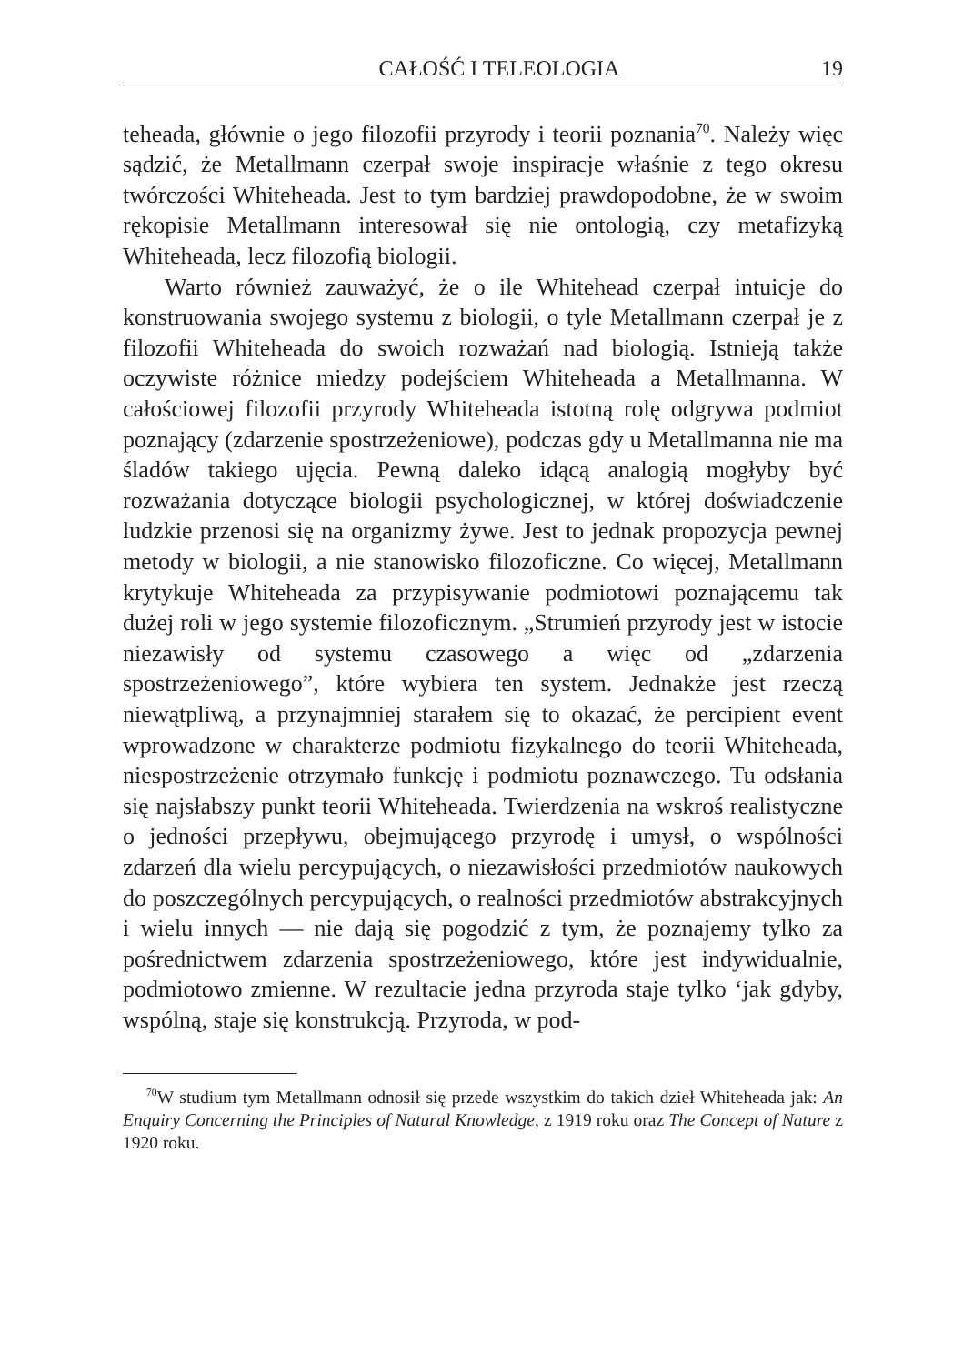CAŁOŚĆ I TELEOLOGIA 19
teheada, głównie o jego filozofii przyrody i teorii poznania<sup>70</sup>. Należy więc sądzić, że Metallmann czerpał swoje inspiracje właśnie z tego okresu twórczości Whiteheada. Jest to tym bardziej prawdopodobne, że w swoim rękopisie Metallmann interesował się nie ontologią, czy metafizyką Whiteheada, lecz filozofią biologii.
Warto również zauważyć, że o ile Whitehead czerpał intuicje do konstruowania swojego systemu z biologii, o tyle Metallmann czerpał je z filozofii Whiteheada do swoich rozważań nad biologią. Istnieją także oczywiste różnice miedzy podejściem Whiteheada a Metallmanna. W całościowej filozofii przyrody Whiteheada istotną rolę odgrywa podmiot poznający (zdarzenie spostrzeżeniowe), podczas gdy u Metallmanna nie ma śladów takiego ujęcia. Pewną daleko idącą analogią mogłyby być rozważania dotyczące biologii psychologicznej, w której doświadczenie ludzkie przenosi się na organizmy żywe. Jest to jednak propozycja pewnej metody w biologii, a nie stanowisko filozoficzne. Co więcej, Metallmann krytykuje Whiteheada za przypisywanie podmiotowi poznającemu tak dużej roli w jego systemie filozoficznym. „Strumień przyrody jest w istocie niezawisły od systemu czasowego a więc od „zdarzenia spostrzeżeniowego”, które wybiera ten system. Jednakże jest rzeczą niewątpliwą, a przynajmniej starałem się to okazać, że percipient event wprowadzone w charakterze podmiotu fizykalnego do teorii Whiteheada, niespostrzeżenie otrzymało funkcję i podmiotu poznawczego. Tu odsłania się najsłabszy punkt teorii Whiteheada. Twierdzenia na wskroś realistyczne o jedności przepływu, obejmującego przyrodę i umysł, o wspólności zdarzeń dla wielu percypujących, o niezawisłości przedmiotów naukowych do poszczególnych percypujących, o realności przedmiotów abstrakcyjnych i wielu innych — nie dają się pogodzić z tym, że poznajemy tylko za pośrednictwem zdarzenia spostrzeżeniowego, które jest indywidualnie, podmiotowo zmienne. W rezultacie jedna przyroda staje tylko ‘jak gdyby, wspólną, staje się konstrukcją. Przyroda, w pod-
<sup>70</sup> W studium tym Metallmann odnosił się przede wszystkim do takich dzieł Whiteheada jak: An Enquiry Concerning the Principles of Natural Knowledge, z 1919 roku oraz The Concept of Nature z 1920 roku.